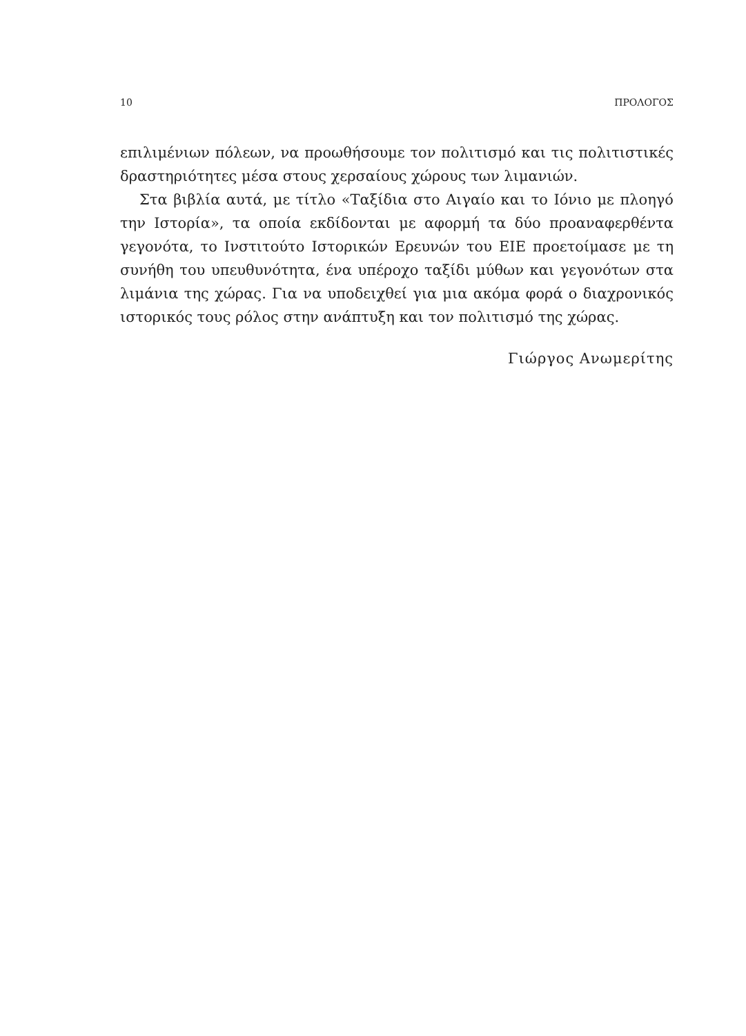10 ΠΡΟΛΟΓΟΣ
επιλιμένιων πόλεων, να προωθήσουμε τον πολιτισμό και τις πολιτιστικές δραστηριότητες μέσα στους χερσαίους χώρους των λιμανιών.
Στα βιβλία αυτά, με τίτλο «Ταξίδια στο Αιγαίο και το Ιόνιο με πλοηγό την Ιστορία», τα οποία εκδίδονται με αφορμή τα δύο προαναφερθέντα γεγονότα, το Ινστιτούτο Ιστορικών Ερευνών του ΕΙΕ προετοίμασε με τη συνήθη του υπευθυνότητα, ένα υπέροχο ταξίδι μύθων και γεγονότων στα λιμάνια της χώρας. Για να υποδειχθεί για μια ακόμα φορά ο διαχρονικός ιστορικός τους ρόλος στην ανάπτυξη και τον πολιτισμό της χώρας.
Γιώργος Ανωμερίτης